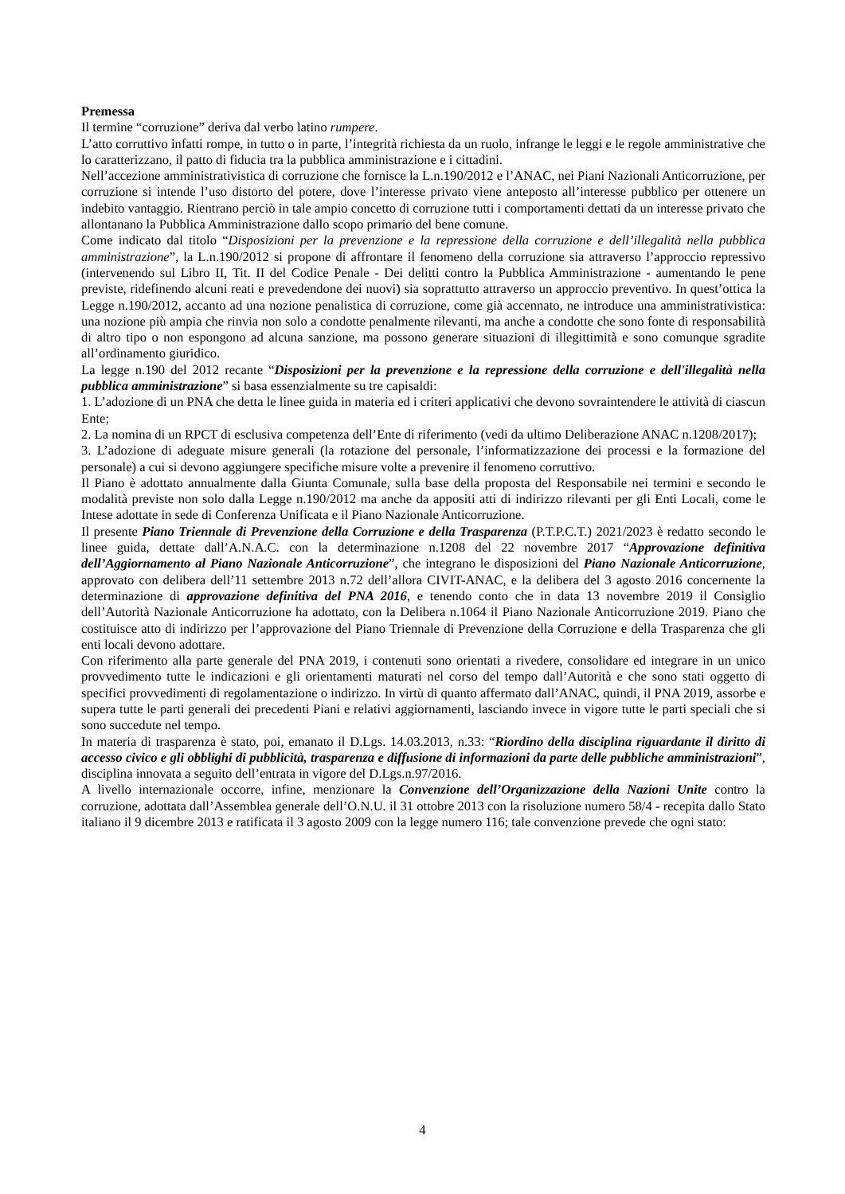Premessa
Il termine “corruzione” deriva dal verbo latino rumpere.
L’atto corruttivo infatti rompe, in tutto o in parte, l’integrità richiesta da un ruolo, infrange le leggi e le regole amministrative che lo caratterizzano, il patto di fiducia tra la pubblica amministrazione e i cittadini.
Nell’accezione amministrativistica di corruzione che fornisce la L.n.190/2012 e l’ANAC, nei Piani Nazionali Anticorruzione, per corruzione si intende l’uso distorto del potere, dove l’interesse privato viene anteposto all’interesse pubblico per ottenere un indebito vantaggio. Rientrano perciò in tale ampio concetto di corruzione tutti i comportamenti dettati da un interesse privato che allontanano la Pubblica Amministrazione dallo scopo primario del bene comune.
Come indicato dal titolo “Disposizioni per la prevenzione e la repressione della corruzione e dell’illegalità nella pubblica amministrazione”, la L.n.190/2012 si propone di affrontare il fenomeno della corruzione sia attraverso l’approccio repressivo (intervenendo sul Libro II, Tit. II del Codice Penale - Dei delitti contro la Pubblica Amministrazione - aumentando le pene previste, ridefinendo alcuni reati e prevedendone dei nuovi) sia soprattutto attraverso un approccio preventivo. In quest’ottica la Legge n.190/2012, accanto ad una nozione penalistica di corruzione, come già accennato, ne introduce una amministrativistica: una nozione più ampia che rinvia non solo a condotte penalmente rilevanti, ma anche a condotte che sono fonte di responsabilità di altro tipo o non espongono ad alcuna sanzione, ma possono generare situazioni di illegittimità e sono comunque sgradite all’ordinamento giuridico.
La legge n.190 del 2012 recante “Disposizioni per la prevenzione e la repressione della corruzione e dell'illegalità nella pubblica amministrazione” si basa essenzialmente su tre capisaldi:
1. L’adozione di un PNA che detta le linee guida in materia ed i criteri applicativi che devono sovraintendere le attività di ciascun Ente;
2. La nomina di un RPCT di esclusiva competenza dell’Ente di riferimento (vedi da ultimo Deliberazione ANAC n.1208/2017);
3. L’adozione di adeguate misure generali (la rotazione del personale, l’informatizzazione dei processi e la formazione del personale) a cui si devono aggiungere specifiche misure volte a prevenire il fenomeno corruttivo.
Il Piano è adottato annualmente dalla Giunta Comunale, sulla base della proposta del Responsabile nei termini e secondo le modalità previste non solo dalla Legge n.190/2012 ma anche da appositi atti di indirizzo rilevanti per gli Enti Locali, come le Intese adottate in sede di Conferenza Unificata e il Piano Nazionale Anticorruzione.
Il presente Piano Triennale di Prevenzione della Corruzione e della Trasparenza (P.T.P.C.T.) 2021/2023 è redatto secondo le linee guida, dettate dall’A.N.A.C. con la determinazione n.1208 del 22 novembre 2017 “Approvazione definitiva dell’Aggiornamento al Piano Nazionale Anticorruzione”, che integrano le disposizioni del Piano Nazionale Anticorruzione, approvato con delibera dell’11 settembre 2013 n.72 dell’allora CIVIT-ANAC, e la delibera del 3 agosto 2016 concernente la determinazione di approvazione definitiva del PNA 2016, e tenendo conto che in data 13 novembre 2019 il Consiglio dell’Autorità Nazionale Anticorruzione ha adottato, con la Delibera n.1064 il Piano Nazionale Anticorruzione 2019. Piano che costituisce atto di indirizzo per l’approvazione del Piano Triennale di Prevenzione della Corruzione e della Trasparenza che gli enti locali devono adottare.
Con riferimento alla parte generale del PNA 2019, i contenuti sono orientati a rivedere, consolidare ed integrare in un unico provvedimento tutte le indicazioni e gli orientamenti maturati nel corso del tempo dall’Autorità e che sono stati oggetto di specifici provvedimenti di regolamentazione o indirizzo. In virtù di quanto affermato dall’ANAC, quindi, il PNA 2019, assorbe e supera tutte le parti generali dei precedenti Piani e relativi aggiornamenti, lasciando invece in vigore tutte le parti speciali che si sono succedute nel tempo.
In materia di trasparenza è stato, poi, emanato il D.Lgs. 14.03.2013, n.33: “Riordino della disciplina riguardante il diritto di accesso civico e gli obblighi di pubblicità, trasparenza e diffusione di informazioni da parte delle pubbliche amministrazioni”, disciplina innovata a seguito dell’entrata in vigore del D.Lgs.n.97/2016.
A livello internazionale occorre, infine, menzionare la Convenzione dell’Organizzazione della Nazioni Unite contro la corruzione, adottata dall’Assemblea generale dell’O.N.U. il 31 ottobre 2013 con la risoluzione numero 58/4 - recepita dallo Stato italiano il 9 dicembre 2013 e ratificata il 3 agosto 2009 con la legge numero 116; tale convenzione prevede che ogni stato:
4